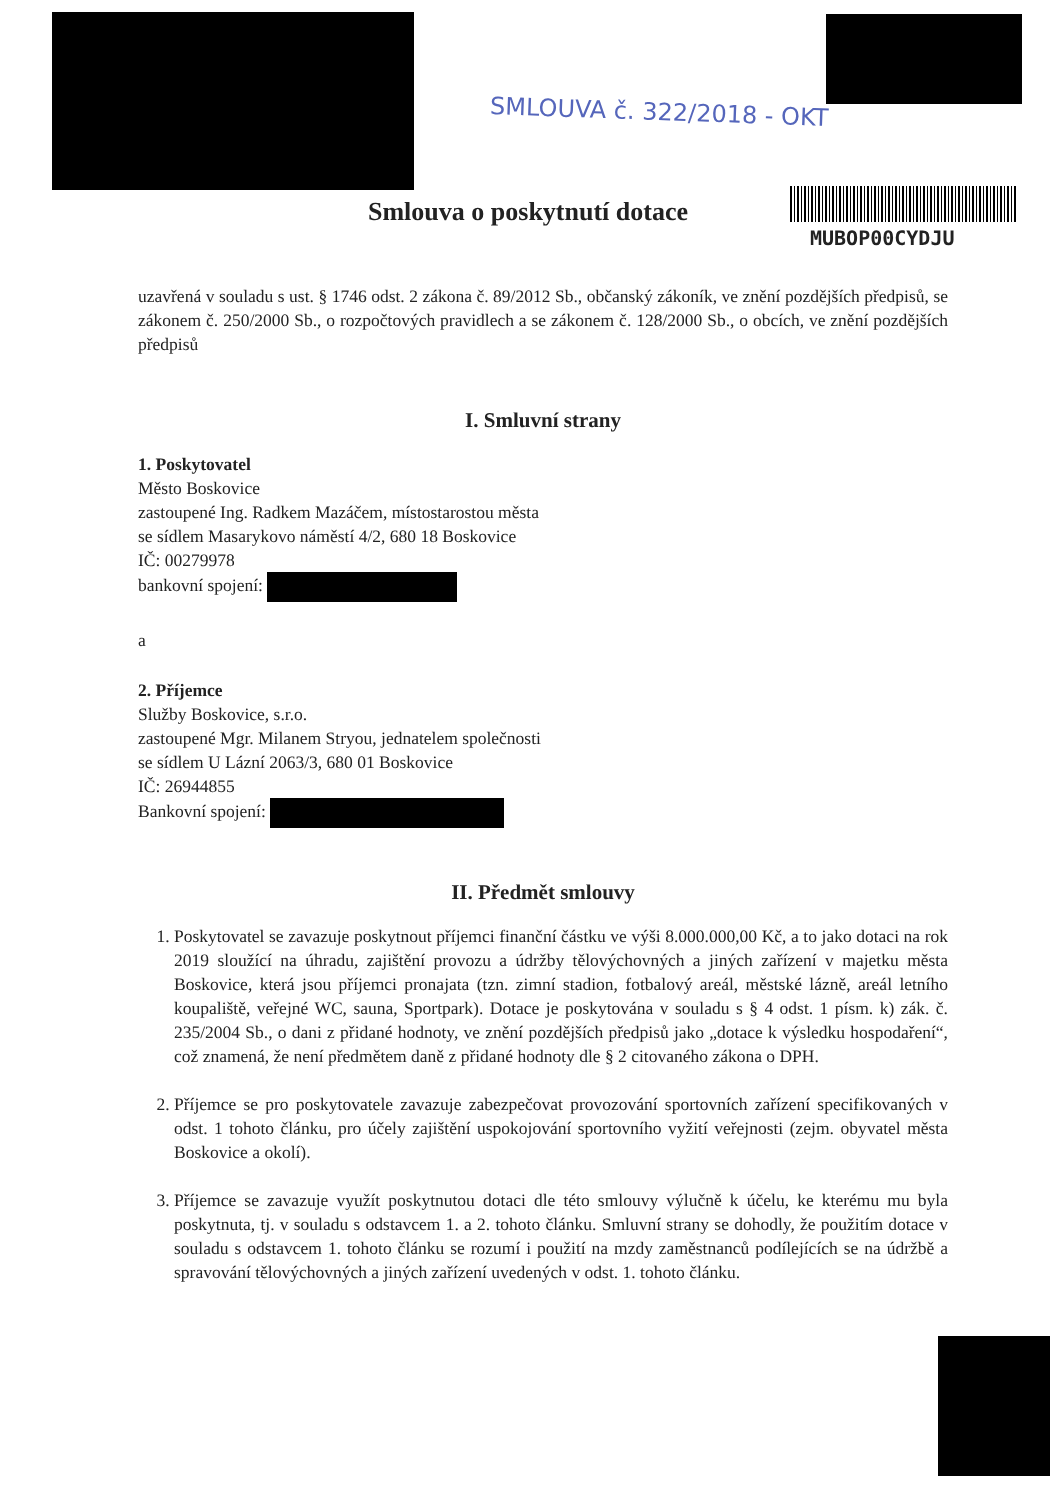SMLOUVA č. 322/2018 - OKT
MUBOP00CYDJU
Smlouva o poskytnutí dotace
uzavřená v souladu s ust. § 1746 odst. 2 zákona č. 89/2012 Sb., občanský zákoník, ve znění pozdějších předpisů, se zákonem č. 250/2000 Sb., o rozpočtových pravidlech a se zákonem č. 128/2000 Sb., o obcích, ve znění pozdějších předpisů
I. Smluvní strany
1. Poskytovatel
Město Boskovice
zastoupené Ing. Radkem Mazáčem, místostarostou města
se sídlem Masarykovo náměstí 4/2, 680 18 Boskovice
IČ: 00279978
bankovní spojení:
a
2. Příjemce
Služby Boskovice, s.r.o.
zastoupené Mgr. Milanem Stryou, jednatelem společnosti
se sídlem U Lázní 2063/3, 680 01 Boskovice
IČ: 26944855
Bankovní spojení:
II. Předmět smlouvy
1. Poskytovatel se zavazuje poskytnout příjemci finanční částku ve výši 8.000.000,00 Kč, a to jako dotaci na rok 2019 sloužící na úhradu, zajištění provozu a údržby tělovýchovných a jiných zařízení v majetku města Boskovice, která jsou příjemci pronajata (tzn. zimní stadion, fotbalový areál, městské lázně, areál letního koupaliště, veřejné WC, sauna, Sportpark). Dotace je poskytována v souladu s § 4 odst. 1 písm. k) zák. č. 235/2004 Sb., o dani z přidané hodnoty, ve znění pozdějších předpisů jako „dotace k výsledku hospodaření“, což znamená, že není předmětem daně z přidané hodnoty dle § 2 citovaného zákona o DPH.
2. Příjemce se pro poskytovatele zavazuje zabezpečovat provozování sportovních zařízení specifikovaných v odst. 1 tohoto článku, pro účely zajištění uspokojování sportovního vyžití veřejnosti (zejm. obyvatel města Boskovice a okolí).
3. Příjemce se zavazuje využít poskytnutou dotaci dle této smlouvy výlučně k účelu, ke kterému mu byla poskytnuta, tj. v souladu s odstavcem 1. a 2. tohoto článku. Smluvní strany se dohodly, že použitím dotace v souladu s odstavcem 1. tohoto článku se rozumí i použití na mzdy zaměstnanců podílejících se na údržbě a spravování tělovýchovných a jiných zařízení uvedených v odst. 1. tohoto článku.